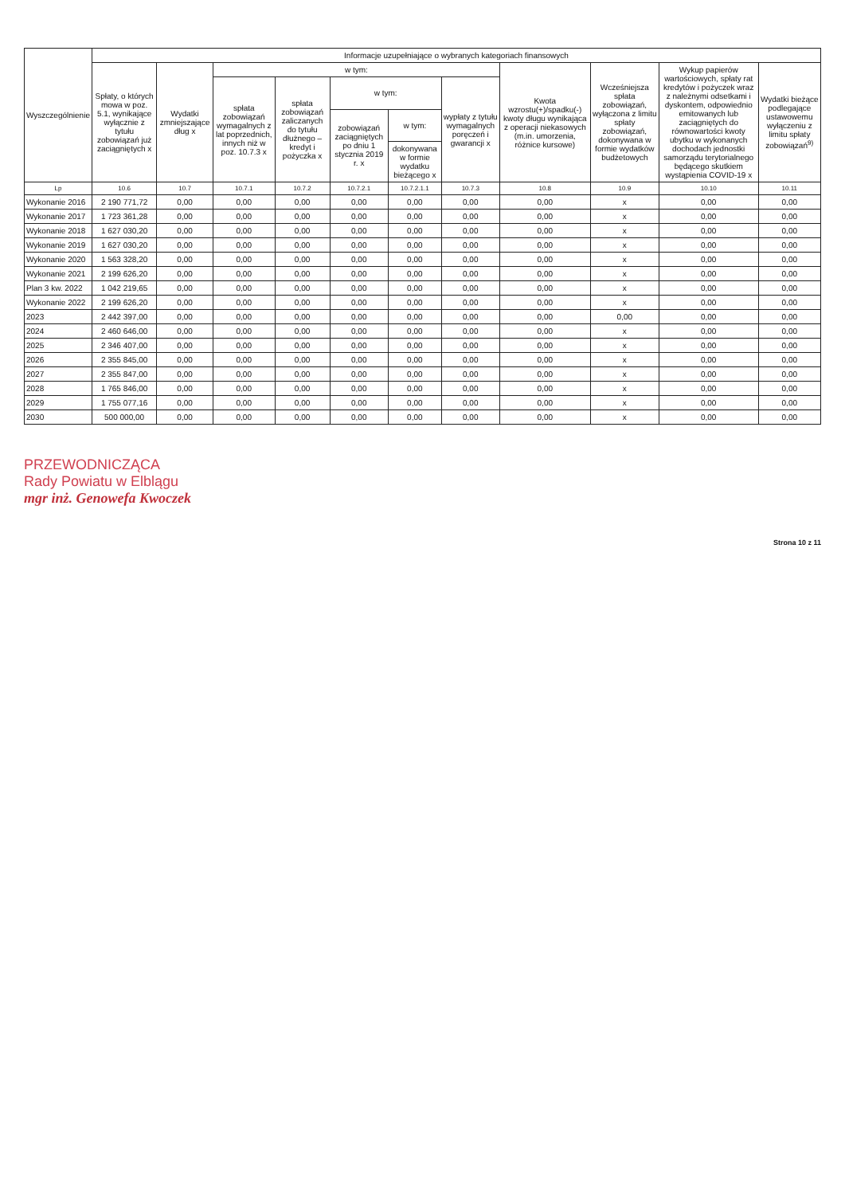| Wyszczególnienie | Informacje uzupełniające o wybranych kategoriach finansowych | | | | | | | | | | |
| --- | --- | --- | --- | --- | --- | --- | --- | --- | --- | --- | --- |
| | Spłaty, o których mowa w poz. 5.1, wynikające wyłącznie z tytułu zobowiązań już zaciągniętych x | Wydatki zmniejszające dług x | w tym: | | | | | Kwota wzrostu(+)/spadku(-) kwoty długu wynikająca z operacji niekasowych (m.in. umorzenia, różnice kursowe) | Wcześniejsza spłata zobowiązań, wyłączona z limitu spłaty zobowiązań, dokonywana w formie wydatków budżetowych | Wykup papierów wartościowych, spłaty rat kredytów i pożyczek wraz z należnymi odsetkami i dyskontem, odpowiednio emitowanych lub zaciągniętych do równowartości kwoty ubytku w wykonanych dochodach jednostki samorządu terytorialnego będącego skutkiem wystąpienia COVID-19 x | Wydatki bieżące podlegające ustawowemu wyłączeniu z limitu spłaty zobowiązań<sup>9)</sup> |
| | | | spłata zobowiązań wymagalnych z lat poprzednich, innych niż w poz. 10.7.3 x | spłata zobowiązań zaliczanych do tytułu dłużnego – kredyt i pożyczka x | w tym: | | wypłaty z tytułu wymagalnych poręczeń i gwarancji x | | | | |
| | | | | | zobowiązań zaciągniętych po dniu 1 stycznia 2019 r. x | w tym: | | | | | |
| | | | | | | dokonywana w formie wydatku bieżącego x | | | | | |
| Lp | 10.6 | 10.7 | 10.7.1 | 10.7.2 | 10.7.2.1 | 10.7.2.1.1 | 10.7.3 | 10.8 | 10.9 | 10.10 | 10.11 |
| Wykonanie 2016 | 2 190 771,72 | 0,00 | 0,00 | 0,00 | 0,00 | 0,00 | 0,00 | 0,00 | x | 0,00 | 0,00 |
| Wykonanie 2017 | 1 723 361,28 | 0,00 | 0,00 | 0,00 | 0,00 | 0,00 | 0,00 | 0,00 | x | 0,00 | 0,00 |
| Wykonanie 2018 | 1 627 030,20 | 0,00 | 0,00 | 0,00 | 0,00 | 0,00 | 0,00 | 0,00 | x | 0,00 | 0,00 |
| Wykonanie 2019 | 1 627 030,20 | 0,00 | 0,00 | 0,00 | 0,00 | 0,00 | 0,00 | 0,00 | x | 0,00 | 0,00 |
| Wykonanie 2020 | 1 563 328,20 | 0,00 | 0,00 | 0,00 | 0,00 | 0,00 | 0,00 | 0,00 | x | 0,00 | 0,00 |
| Wykonanie 2021 | 2 199 626,20 | 0,00 | 0,00 | 0,00 | 0,00 | 0,00 | 0,00 | 0,00 | x | 0,00 | 0,00 |
| Plan 3 kw. 2022 | 1 042 219,65 | 0,00 | 0,00 | 0,00 | 0,00 | 0,00 | 0,00 | 0,00 | x | 0,00 | 0,00 |
| Wykonanie 2022 | 2 199 626,20 | 0,00 | 0,00 | 0,00 | 0,00 | 0,00 | 0,00 | 0,00 | x | 0,00 | 0,00 |
| 2023 | 2 442 397,00 | 0,00 | 0,00 | 0,00 | 0,00 | 0,00 | 0,00 | 0,00 | 0,00 | 0,00 | 0,00 |
| 2024 | 2 460 646,00 | 0,00 | 0,00 | 0,00 | 0,00 | 0,00 | 0,00 | 0,00 | x | 0,00 | 0,00 |
| 2025 | 2 346 407,00 | 0,00 | 0,00 | 0,00 | 0,00 | 0,00 | 0,00 | 0,00 | x | 0,00 | 0,00 |
| 2026 | 2 355 845,00 | 0,00 | 0,00 | 0,00 | 0,00 | 0,00 | 0,00 | 0,00 | x | 0,00 | 0,00 |
| 2027 | 2 355 847,00 | 0,00 | 0,00 | 0,00 | 0,00 | 0,00 | 0,00 | 0,00 | x | 0,00 | 0,00 |
| 2028 | 1 765 846,00 | 0,00 | 0,00 | 0,00 | 0,00 | 0,00 | 0,00 | 0,00 | x | 0,00 | 0,00 |
| 2029 | 1 755 077,16 | 0,00 | 0,00 | 0,00 | 0,00 | 0,00 | 0,00 | 0,00 | x | 0,00 | 0,00 |
| 2030 | 500 000,00 | 0,00 | 0,00 | 0,00 | 0,00 | 0,00 | 0,00 | 0,00 | x | 0,00 | 0,00 |
PRZEWODNICZĄCA
Rady Powiatu w Elblągu
mgr inż. Genowefa Kwoczek
Strona 10 z 11